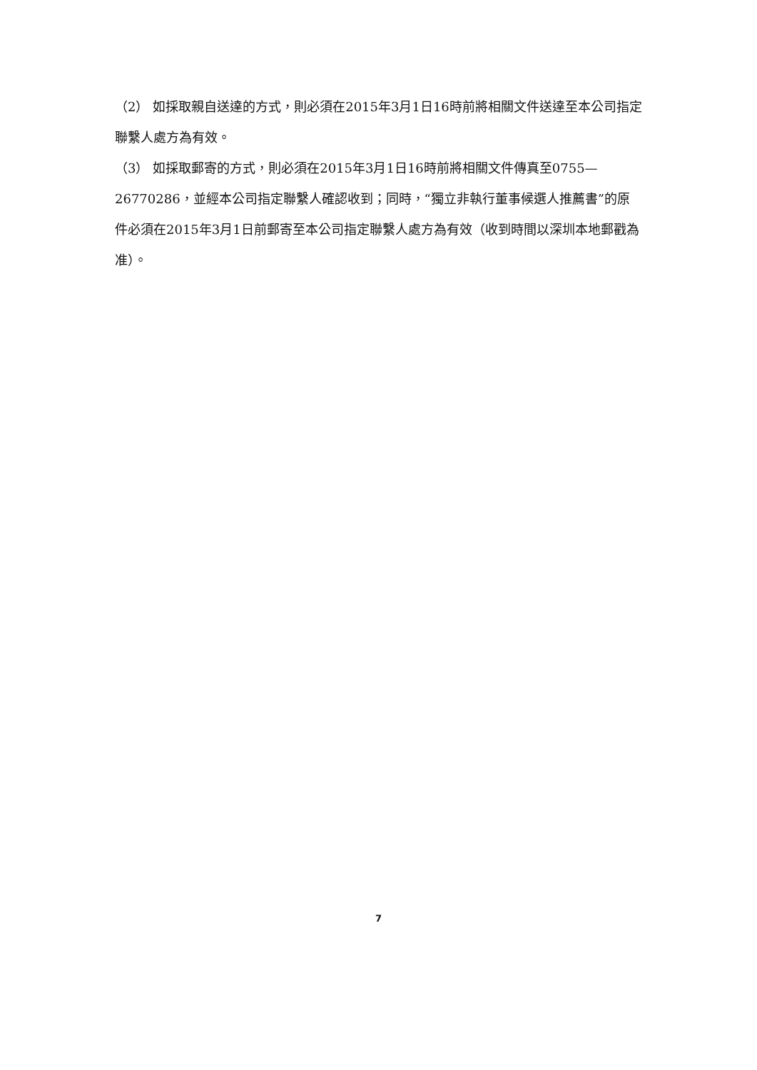（2） 如採取親自送達的方式，則必須在2015年3月1日16時前將相關文件送達至本公司指定聯繫人處方為有效。
（3） 如採取郵寄的方式，則必須在2015年3月1日16時前將相關文件傳真至0755—26770286，並經本公司指定聯繫人確認收到；同時，“獨立非執行董事候選人推薦書”的原件必須在2015年3月1日前郵寄至本公司指定聯繫人處方為有效（收到時間以深圳本地郵戳為准）。
7